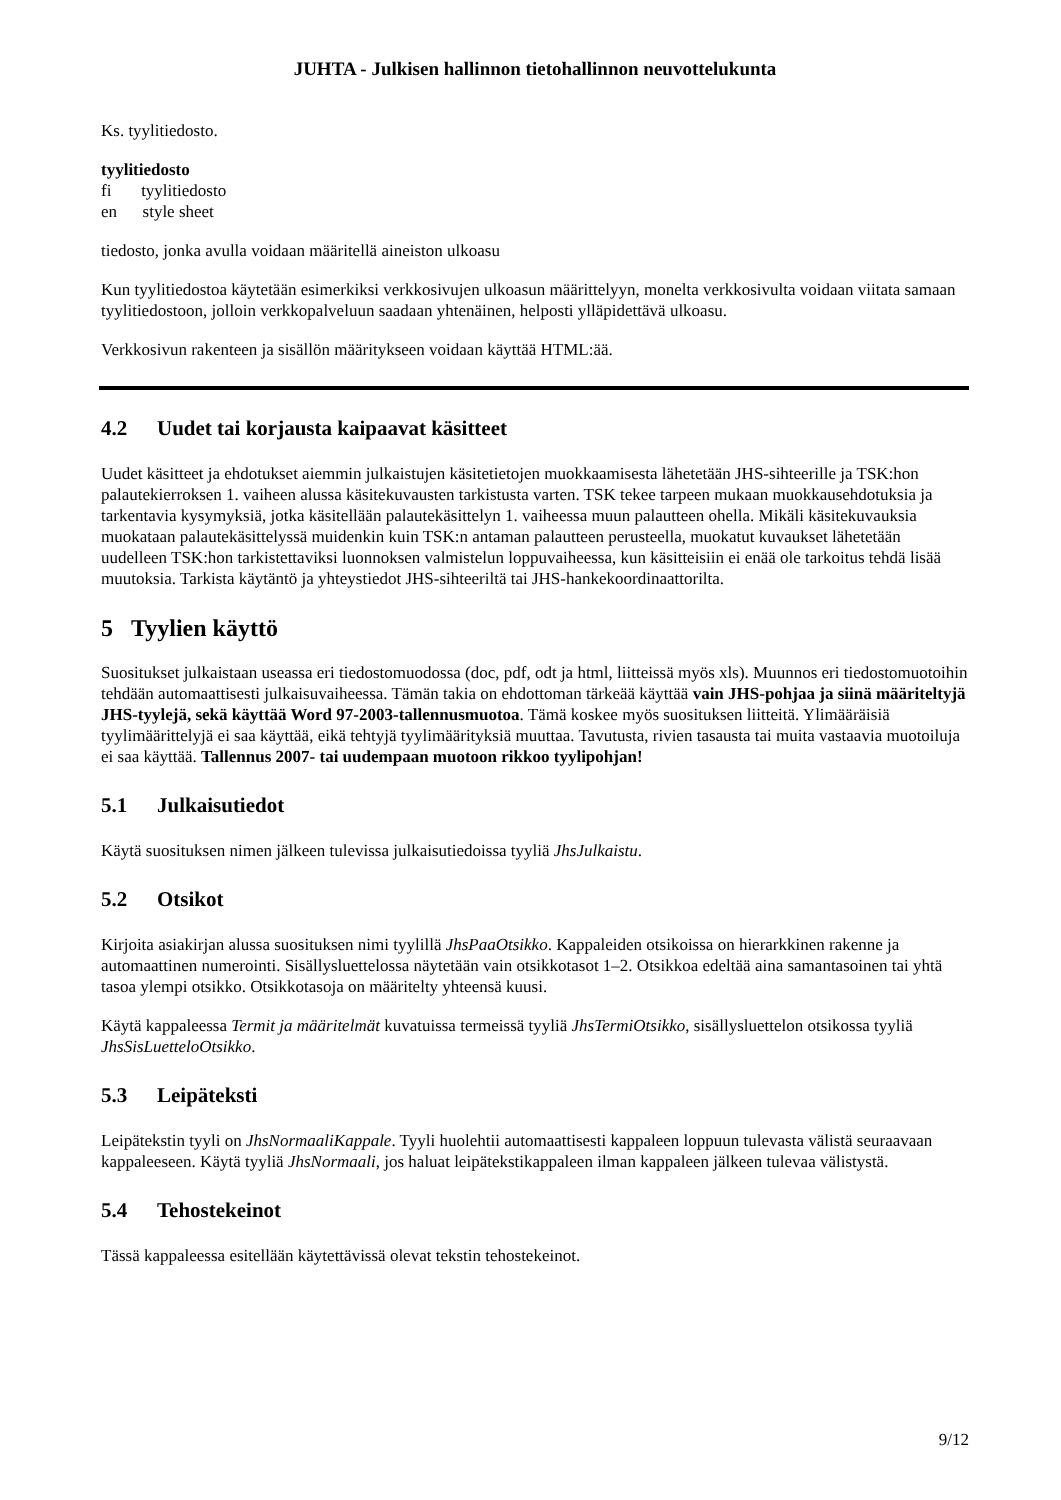JUHTA - Julkisen hallinnon tietohallinnon neuvottelukunta
Ks. tyylitiedosto.
tyylitiedosto
fi tyylitiedosto
en style sheet
tiedosto, jonka avulla voidaan määritellä aineiston ulkoasu
Kun tyylitiedostoa käytetään esimerkiksi verkkosivujen ulkoasun määrittelyyn, monelta verkkosivulta voidaan viitata samaan tyylitiedostoon, jolloin verkkopalveluun saadaan yhtenäinen, helposti ylläpidettävä ulkoasu.
Verkkosivun rakenteen ja sisällön määritykseen voidaan käyttää HTML:ää.
4.2 Uudet tai korjausta kaipaavat käsitteet
Uudet käsitteet ja ehdotukset aiemmin julkaistujen käsitetietojen muokkaamisesta lähetetään JHS-sihteerille ja TSK:hon palautekierroksen 1. vaiheen alussa käsitekuvausten tarkistusta varten. TSK tekee tarpeen mukaan muokkausehdotuksia ja tarkentavia kysymyksiä, jotka käsitellään palautekäsittelyn 1. vaiheessa muun palautteen ohella. Mikäli käsitekuvauksia muokataan palautekäsittelyssä muidenkin kuin TSK:n antaman palautteen perusteella, muokatut kuvaukset lähetetään uudelleen TSK:hon tarkistettaviksi luonnoksen valmistelun loppuvaiheessa, kun käsitteisiin ei enää ole tarkoitus tehdä lisää muutoksia. Tarkista käytäntö ja yhteystiedot JHS-sihteeriltä tai JHS-hankekoordinaattorilta.
5 Tyylien käyttö
Suositukset julkaistaan useassa eri tiedostomuodossa (doc, pdf, odt ja html, liitteissä myös xls). Muunnos eri tiedostomuotoihin tehdään automaattisesti julkaisuvaiheessa. Tämän takia on ehdottoman tärkeää käyttää vain JHS-pohjaa ja siinä määriteltyjä JHS-tyylejä, sekä käyttää Word 97-2003-tallennusmuotoa. Tämä koskee myös suosituksen liitteitä. Ylimääräisiä tyylimäärittelyjä ei saa käyttää, eikä tehtyjä tyylimäärityksiä muuttaa. Tavutusta, rivien tasausta tai muita vastaavia muotoiluja ei saa käyttää. Tallennus 2007- tai uudempaan muotoon rikkoo tyylipohjan!
5.1 Julkaisutiedot
Käytä suosituksen nimen jälkeen tulevissa julkaisutiedoissa tyyliä JhsJulkaistu.
5.2 Otsikot
Kirjoita asiakirjan alussa suosituksen nimi tyylillä JhsPaaOtsikko. Kappaleiden otsikoissa on hierarkkinen rakenne ja automaattinen numerointi. Sisällysluettelossa näytetään vain otsikkotasot 1–2. Otsikkoa edeltää aina samantasoinen tai yhtä tasoa ylempi otsikko. Otsikkotasoja on määritelty yhteensä kuusi.
Käytä kappaleessa Termit ja määritelmät kuvatuissa termeissä tyyliä JhsTermiOtsikko, sisällysluettelon otsikossa tyyliä JhsSisLuetteloOtsikko.
5.3 Leipäteksti
Leipätekstin tyyli on JhsNormaaliKappale. Tyyli huolehtii automaattisesti kappaleen loppuun tulevasta välistä seuraavaan kappaleeseen. Käytä tyyliä JhsNormaali, jos haluat leipätekstikappaleen ilman kappaleen jälkeen tulevaa välistystä.
5.4 Tehostekeinot
Tässä kappaleessa esitellään käytettävissä olevat tekstin tehostekeinot.
9/12